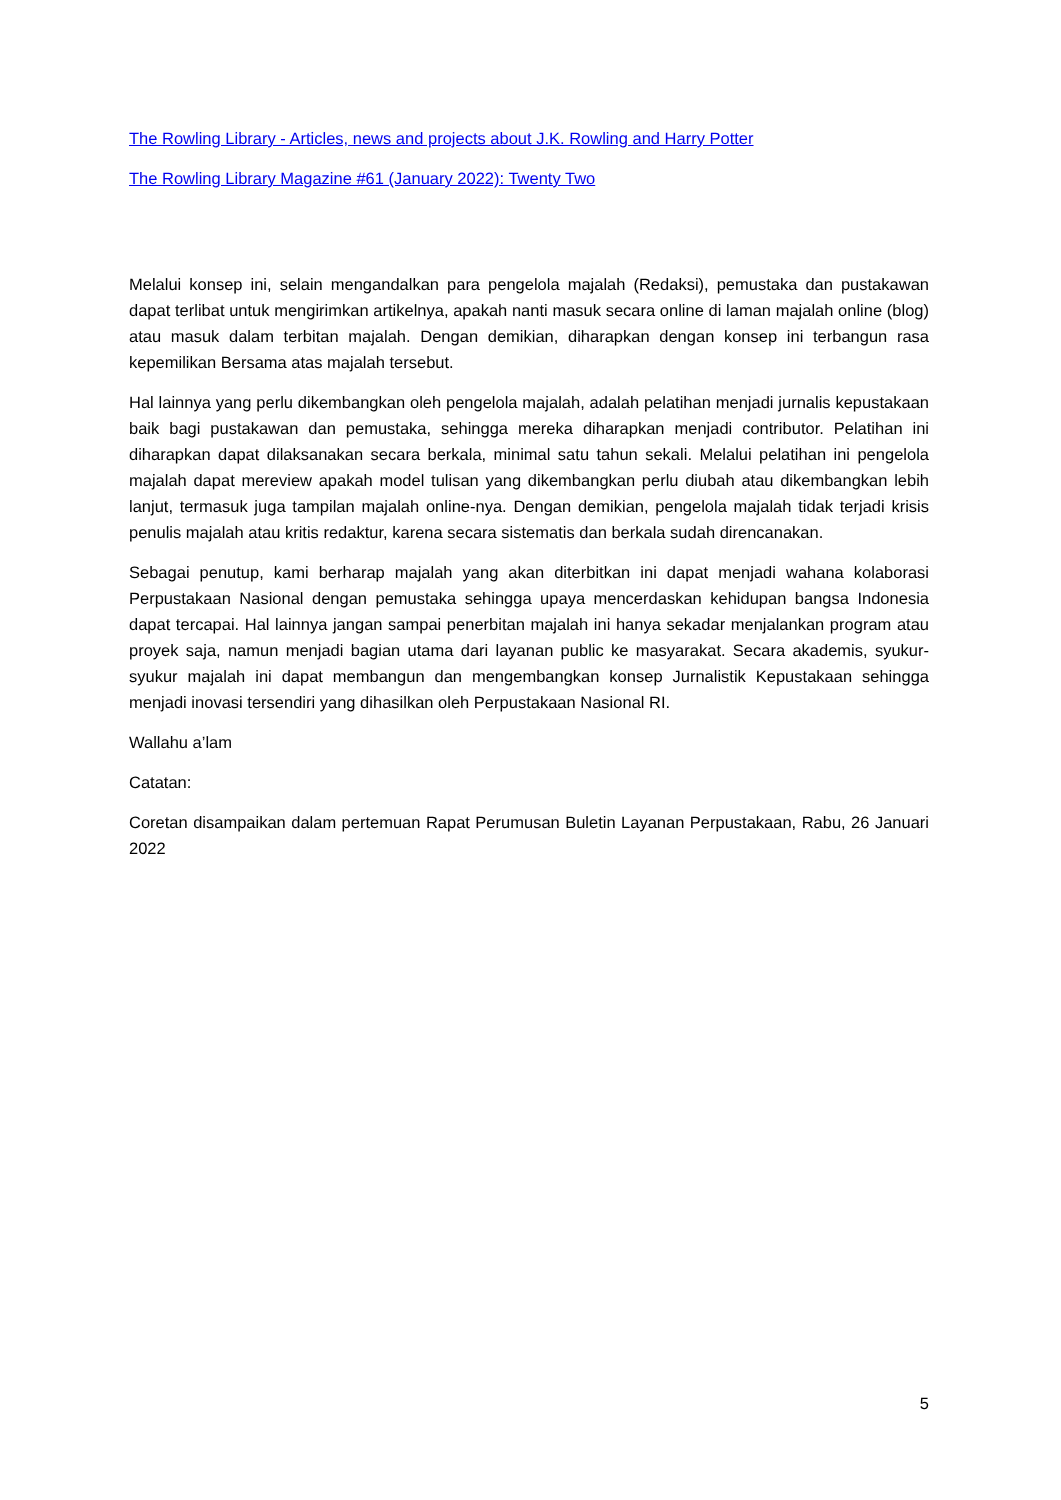The Rowling Library - Articles, news and projects about J.K. Rowling and Harry Potter
The Rowling Library Magazine #61 (January 2022): Twenty Two
Melalui konsep ini, selain mengandalkan para pengelola majalah (Redaksi), pemustaka dan pustakawan dapat terlibat untuk mengirimkan artikelnya, apakah nanti masuk secara online di laman majalah online (blog) atau masuk dalam terbitan majalah. Dengan demikian, diharapkan dengan konsep ini terbangun rasa kepemilikan Bersama atas majalah tersebut.
Hal lainnya yang perlu dikembangkan oleh pengelola majalah, adalah pelatihan menjadi jurnalis kepustakaan baik bagi pustakawan dan pemustaka, sehingga mereka diharapkan menjadi contributor. Pelatihan ini diharapkan dapat dilaksanakan secara berkala, minimal satu tahun sekali. Melalui pelatihan ini pengelola majalah dapat mereview apakah model tulisan yang dikembangkan perlu diubah atau dikembangkan lebih lanjut, termasuk juga tampilan majalah online-nya. Dengan demikian, pengelola majalah tidak terjadi krisis penulis majalah atau kritis redaktur, karena secara sistematis dan berkala sudah direncanakan.
Sebagai penutup, kami berharap majalah yang akan diterbitkan ini dapat menjadi wahana kolaborasi Perpustakaan Nasional dengan pemustaka sehingga upaya mencerdaskan kehidupan bangsa Indonesia dapat tercapai. Hal lainnya jangan sampai penerbitan majalah ini hanya sekadar menjalankan program atau proyek saja, namun menjadi bagian utama dari layanan public ke masyarakat. Secara akademis, syukur-syukur majalah ini dapat membangun dan mengembangkan konsep Jurnalistik Kepustakaan sehingga menjadi inovasi tersendiri yang dihasilkan oleh Perpustakaan Nasional RI.
Wallahu a’lam
Catatan:
Coretan disampaikan dalam pertemuan Rapat Perumusan Buletin Layanan Perpustakaan, Rabu, 26 Januari 2022
5